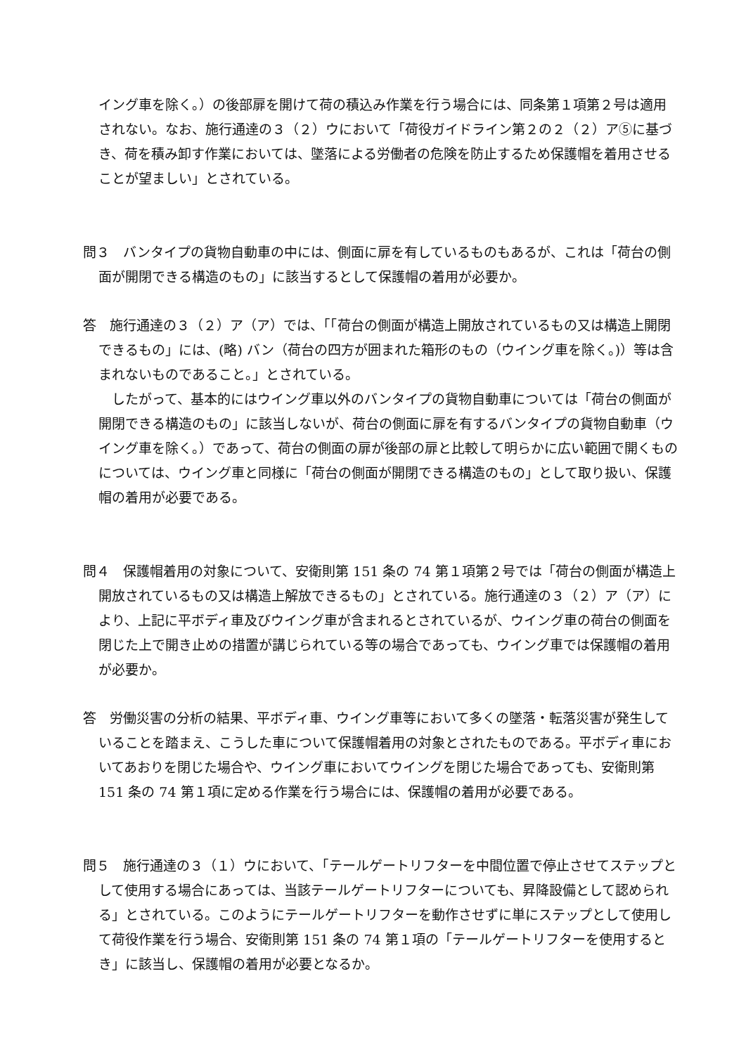イング車を除く。）の後部扉を開けて荷の積込み作業を行う場合には、同条第１項第２号は適用されない。なお、施行通達の３（２）ウにおいて「荷役ガイドライン第２の２（２）ア⑤に基づき、荷を積み卸す作業においては、墜落による労働者の危険を防止するため保護帽を着用させることが望ましい」とされている。
問３　バンタイプの貨物自動車の中には、側面に扉を有しているものもあるが、これは「荷台の側面が開閉できる構造のもの」に該当するとして保護帽の着用が必要か。
答　施行通達の３（２）ア（ア）では、｢「荷台の側面が構造上開放されているもの又は構造上開閉できるもの」には、(略) バン（荷台の四方が囲まれた箱形のもの（ウイング車を除く。)）等は含まれないものであること。」とされている。
　したがって、基本的にはウイング車以外のバンタイプの貨物自動車については「荷台の側面が開閉できる構造のもの」に該当しないが、荷台の側面に扉を有するバンタイプの貨物自動車（ウイング車を除く。）であって、荷台の側面の扉が後部の扉と比較して明らかに広い範囲で開くものについては、ウイング車と同様に「荷台の側面が開閉できる構造のもの」として取り扱い、保護帽の着用が必要である。
問４　保護帽着用の対象について、安衛則第 151 条の 74 第１項第２号では「荷台の側面が構造上開放されているもの又は構造上解放できるもの」とされている。施行通達の３（２）ア（ア）により、上記に平ボディ車及びウイング車が含まれるとされているが、ウイング車の荷台の側面を閉じた上で開き止めの措置が講じられている等の場合であっても、ウイング車では保護帽の着用が必要か。
答　労働災害の分析の結果、平ボディ車、ウイング車等において多くの墜落・転落災害が発生していることを踏まえ、こうした車について保護帽着用の対象とされたものである。平ボディ車においてあおりを閉じた場合や、ウイング車においてウイングを閉じた場合であっても、安衛則第 151 条の 74 第１項に定める作業を行う場合には、保護帽の着用が必要である。
問５　施行通達の３（１）ウにおいて、｢テールゲートリフターを中間位置で停止させてステップとして使用する場合にあっては、当該テールゲートリフターについても、昇降設備として認められる」とされている。このようにテールゲートリフターを動作させずに単にステップとして使用して荷役作業を行う場合、安衛則第 151 条の 74 第１項の「テールゲートリフターを使用するとき」に該当し、保護帽の着用が必要となるか。